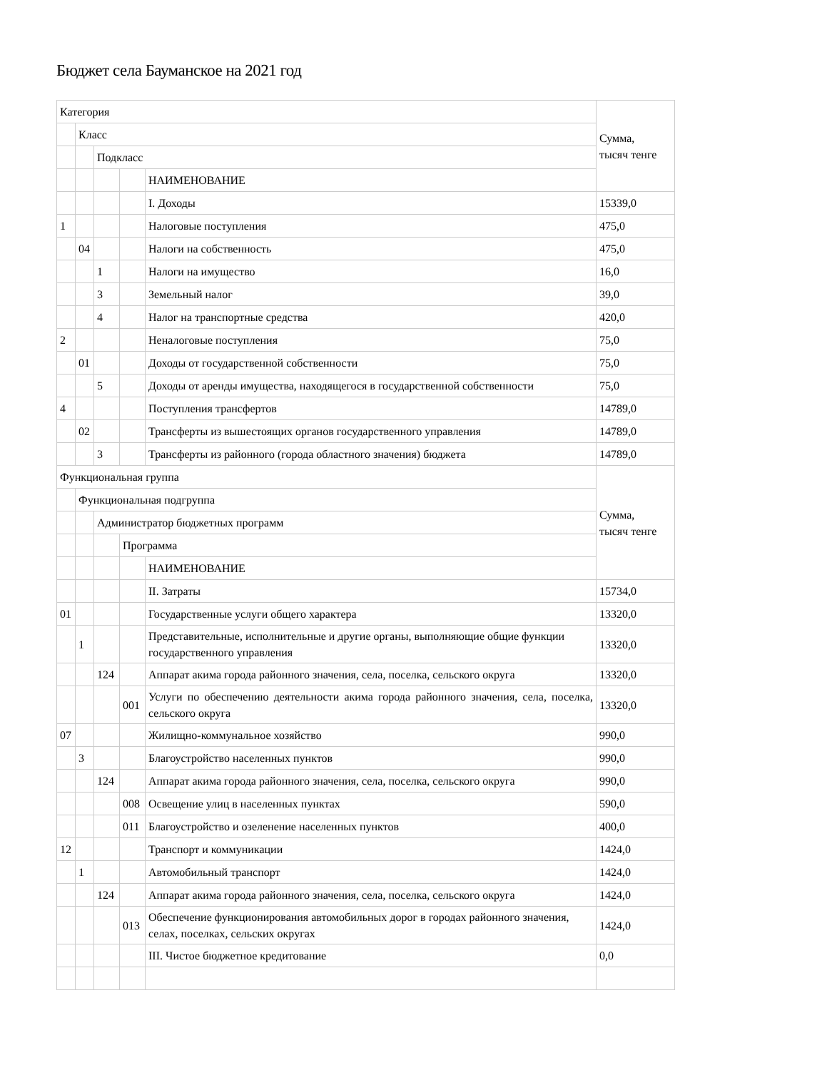Бюджет села Бауманское на 2021 год
| Категория | | | | | Сумма, тысяч тенге |
| | Класс | | | | |
| | | Подкласс | | | |
| | | | | НАИМЕНОВАНИЕ | |
| | | | | I. Доходы | 15339,0 |
| 1 | | | | Налоговые поступления | 475,0 |
| | 04 | | | Налоги на собственность | 475,0 |
| | | 1 | | Налоги на имущество | 16,0 |
| | | 3 | | Земельный налог | 39,0 |
| | | 4 | | Налог на транспортные средства | 420,0 |
| 2 | | | | Неналоговые поступления | 75,0 |
| | 01 | | | Доходы от государственной собственности | 75,0 |
| | | 5 | | Доходы от аренды имущества, находящегося в государственной собственности | 75,0 |
| 4 | | | | Поступления трансфертов | 14789,0 |
| | 02 | | | Трансферты из вышестоящих органов государственного управления | 14789,0 |
| | | 3 | | Трансферты из районного (города областного значения) бюджета | 14789,0 |
| Функциональная группа | | | | | Сумма, тысяч тенге |
| | Функциональная подгруппа | | | | |
| | | Администратор бюджетных программ | | | |
| | | | Программа | | |
| | | | | НАИМЕНОВАНИЕ | |
| | | | | II. Затраты | 15734,0 |
| 01 | | | | Государственные услуги общего характера | 13320,0 |
| | 1 | | | Представительные, исполнительные и другие органы, выполняющие общие функции государственного управления | 13320,0 |
| | | 124 | | Аппарат акима города районного значения, села, поселка, сельского округа | 13320,0 |
| | | | 001 | Услуги по обеспечению деятельности акима города районного значения, села, поселка, сельского округа | 13320,0 |
| 07 | | | | Жилищно-коммунальное хозяйство | 990,0 |
| | 3 | | | Благоустройство населенных пунктов | 990,0 |
| | | 124 | | Аппарат акима города районного значения, села, поселка, сельского округа | 990,0 |
| | | | 008 | Освещение улиц в населенных пунктах | 590,0 |
| | | | 011 | Благоустройство и озеленение населенных пунктов | 400,0 |
| 12 | | | | Транспорт и коммуникации | 1424,0 |
| | 1 | | | Автомобильный транспорт | 1424,0 |
| | | 124 | | Аппарат акима города районного значения, села, поселка, сельского округа | 1424,0 |
| | | | 013 | Обеспечение функционирования автомобильных дорог в городах районного значения, селах, поселках, сельских округах | 1424,0 |
| | | | | III. Чистое бюджетное кредитование | 0,0 |